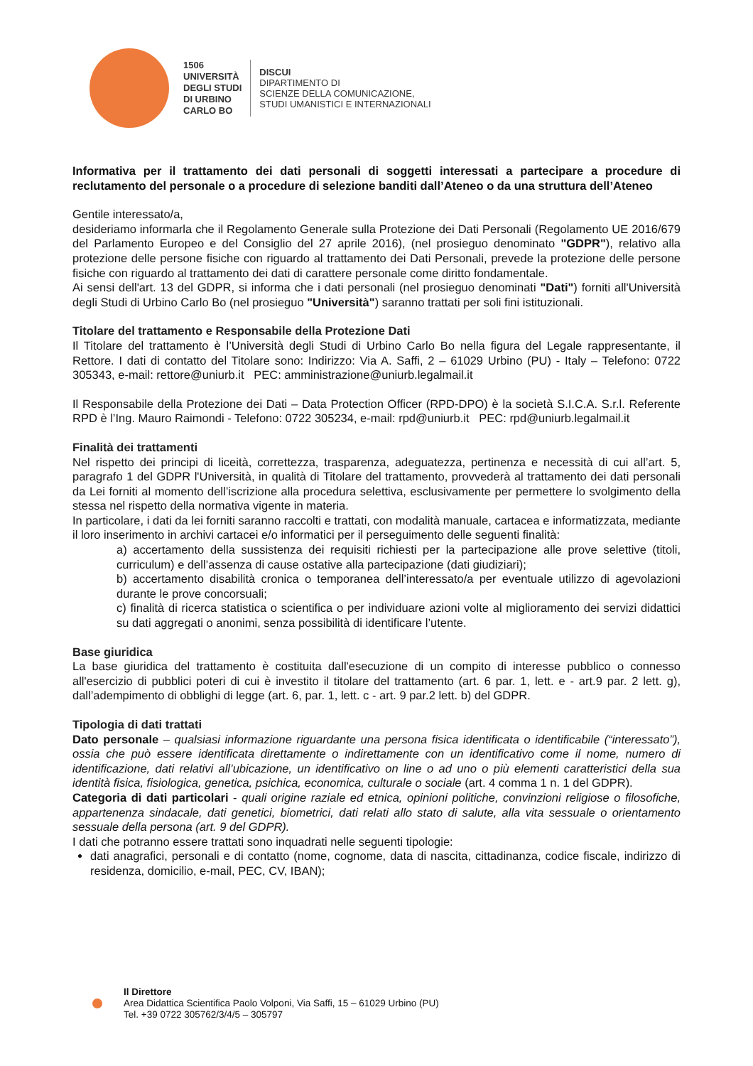1506
UNIVERSITÀ
DEGLI STUDI
DI URBINO
CARLO BO
DISCUI
DIPARTIMENTO DI
SCIENZE DELLA COMUNICAZIONE,
STUDI UMANISTICI E INTERNAZIONALI
Informativa per il trattamento dei dati personali di soggetti interessati a partecipare a procedure di reclutamento del personale o a procedure di selezione banditi dall’Ateneo o da una struttura dell’Ateneo
Gentile interessato/a,
desideriamo informarla che il Regolamento Generale sulla Protezione dei Dati Personali (Regolamento UE 2016/679 del Parlamento Europeo e del Consiglio del 27 aprile 2016), (nel prosieguo denominato "GDPR"), relativo alla protezione delle persone fisiche con riguardo al trattamento dei Dati Personali, prevede la protezione delle persone fisiche con riguardo al trattamento dei dati di carattere personale come diritto fondamentale.
Ai sensi dell'art. 13 del GDPR, si informa che i dati personali (nel prosieguo denominati "Dati") forniti all'Università degli Studi di Urbino Carlo Bo (nel prosieguo "Università") saranno trattati per soli fini istituzionali.
Titolare del trattamento e Responsabile della Protezione Dati
Il Titolare del trattamento è l’Università degli Studi di Urbino Carlo Bo nella figura del Legale rappresentante, il Rettore. I dati di contatto del Titolare sono: Indirizzo: Via A. Saffi, 2 – 61029 Urbino (PU) - Italy – Telefono: 0722 305343, e-mail: rettore@uniurb.it PEC: amministrazione@uniurb.legalmail.it
Il Responsabile della Protezione dei Dati – Data Protection Officer (RPD-DPO) è la società S.I.C.A. S.r.l. Referente RPD è l’Ing. Mauro Raimondi - Telefono: 0722 305234, e-mail: rpd@uniurb.it PEC: rpd@uniurb.legalmail.it
Finalità dei trattamenti
Nel rispetto dei principi di liceità, correttezza, trasparenza, adeguatezza, pertinenza e necessità di cui all’art. 5, paragrafo 1 del GDPR l'Università, in qualità di Titolare del trattamento, provvederà al trattamento dei dati personali da Lei forniti al momento dell’iscrizione alla procedura selettiva, esclusivamente per permettere lo svolgimento della stessa nel rispetto della normativa vigente in materia.
In particolare, i dati da lei forniti saranno raccolti e trattati, con modalità manuale, cartacea e informatizzata, mediante il loro inserimento in archivi cartacei e/o informatici per il perseguimento delle seguenti finalità:
a) accertamento della sussistenza dei requisiti richiesti per la partecipazione alle prove selettive (titoli, curriculum) e dell’assenza di cause ostative alla partecipazione (dati giudiziari);
b) accertamento disabilità cronica o temporanea dell’interessato/a per eventuale utilizzo di agevolazioni durante le prove concorsuali;
c) finalità di ricerca statistica o scientifica o per individuare azioni volte al miglioramento dei servizi didattici su dati aggregati o anonimi, senza possibilità di identificare l’utente.
Base giuridica
La base giuridica del trattamento è costituita dall'esecuzione di un compito di interesse pubblico o connesso all'esercizio di pubblici poteri di cui è investito il titolare del trattamento (art. 6 par. 1, lett. e - art.9 par. 2 lett. g), dall’adempimento di obblighi di legge (art. 6, par. 1, lett. c - art. 9 par.2 lett. b) del GDPR.
Tipologia di dati trattati
Dato personale – qualsiasi informazione riguardante una persona fisica identificata o identificabile (“interessato”), ossia che può essere identificata direttamente o indirettamente con un identificativo come il nome, numero di identificazione, dati relativi all’ubicazione, un identificativo on line o ad uno o più elementi caratteristici della sua identità fisica, fisiologica, genetica, psichica, economica, culturale o sociale (art. 4 comma 1 n. 1 del GDPR).
Categoria di dati particolari - quali origine raziale ed etnica, opinioni politiche, convinzioni religiose o filosofiche, appartenenza sindacale, dati genetici, biometrici, dati relati allo stato di salute, alla vita sessuale o orientamento sessuale della persona (art. 9 del GDPR).
I dati che potranno essere trattati sono inquadrati nelle seguenti tipologie:
dati anagrafici, personali e di contatto (nome, cognome, data di nascita, cittadinanza, codice fiscale, indirizzo di residenza, domicilio, e-mail, PEC, CV, IBAN);
Il Direttore
Area Didattica Scientifica Paolo Volponi, Via Saffi, 15 – 61029 Urbino (PU)
Tel. +39 0722 305762/3/4/5 – 305797